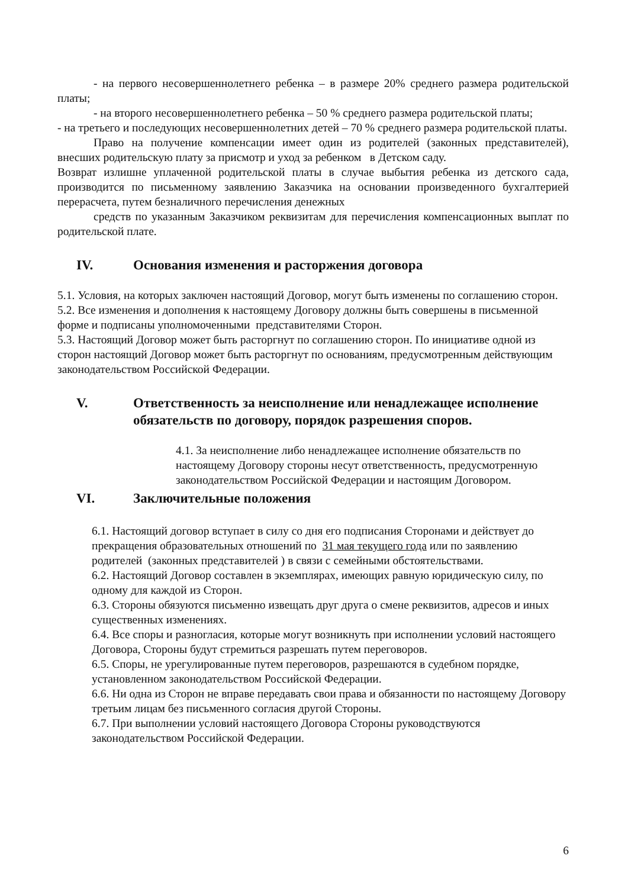- на первого несовершеннолетнего ребенка – в размере 20% среднего размера родительской платы;
- на второго несовершеннолетнего ребенка – 50 % среднего размера родительской платы;
- на третьего и последующих несовершеннолетних детей – 70 % среднего размера родительской платы.
Право на получение компенсации имеет один из родителей (законных представителей), внесших родительскую плату за присмотр и уход за ребенком в Детском саду.
Возврат излишне уплаченной родительской платы в случае выбытия ребенка из детского сада, производится по письменному заявлению Заказчика на основании произведенного бухгалтерией перерасчета, путем безналичного перечисления денежных
средств по указанным Заказчиком реквизитам для перечисления компенсационных выплат по родительской плате.
IV. Основания изменения и расторжения договора
5.1. Условия, на которых заключен настоящий Договор, могут быть изменены по соглашению сторон.
5.2. Все изменения и дополнения к настоящему Договору должны быть совершены в письменной форме и подписаны уполномоченными представителями Сторон.
5.3. Настоящий Договор может быть расторгнут по соглашению сторон. По инициативе одной из сторон настоящий Договор может быть расторгнут по основаниям, предусмотренным действующим законодательством Российской Федерации.
V. Ответственность за неисполнение или ненадлежащее исполнение обязательств по договору, порядок разрешения споров.
4.1. За неисполнение либо ненадлежащее исполнение обязательств по настоящему Договору стороны несут ответственность, предусмотренную законодательством Российской Федерации и настоящим Договором.
VI. Заключительные положения
6.1. Настоящий договор вступает в силу со дня его подписания Сторонами и действует до прекращения образовательных отношений по 31 мая текущего года или по заявлению родителей (законных представителей ) в связи с семейными обстоятельствами.
6.2. Настоящий Договор составлен в экземплярах, имеющих равную юридическую силу, по одному для каждой из Сторон.
6.3. Стороны обязуются письменно извещать друг друга о смене реквизитов, адресов и иных существенных изменениях.
6.4. Все споры и разногласия, которые могут возникнуть при исполнении условий настоящего Договора, Стороны будут стремиться разрешать путем переговоров.
6.5. Споры, не урегулированные путем переговоров, разрешаются в судебном порядке, установленном законодательством Российской Федерации.
6.6. Ни одна из Сторон не вправе передавать свои права и обязанности по настоящему Договору третьим лицам без письменного согласия другой Стороны.
6.7. При выполнении условий настоящего Договора Стороны руководствуются законодательством Российской Федерации.
6